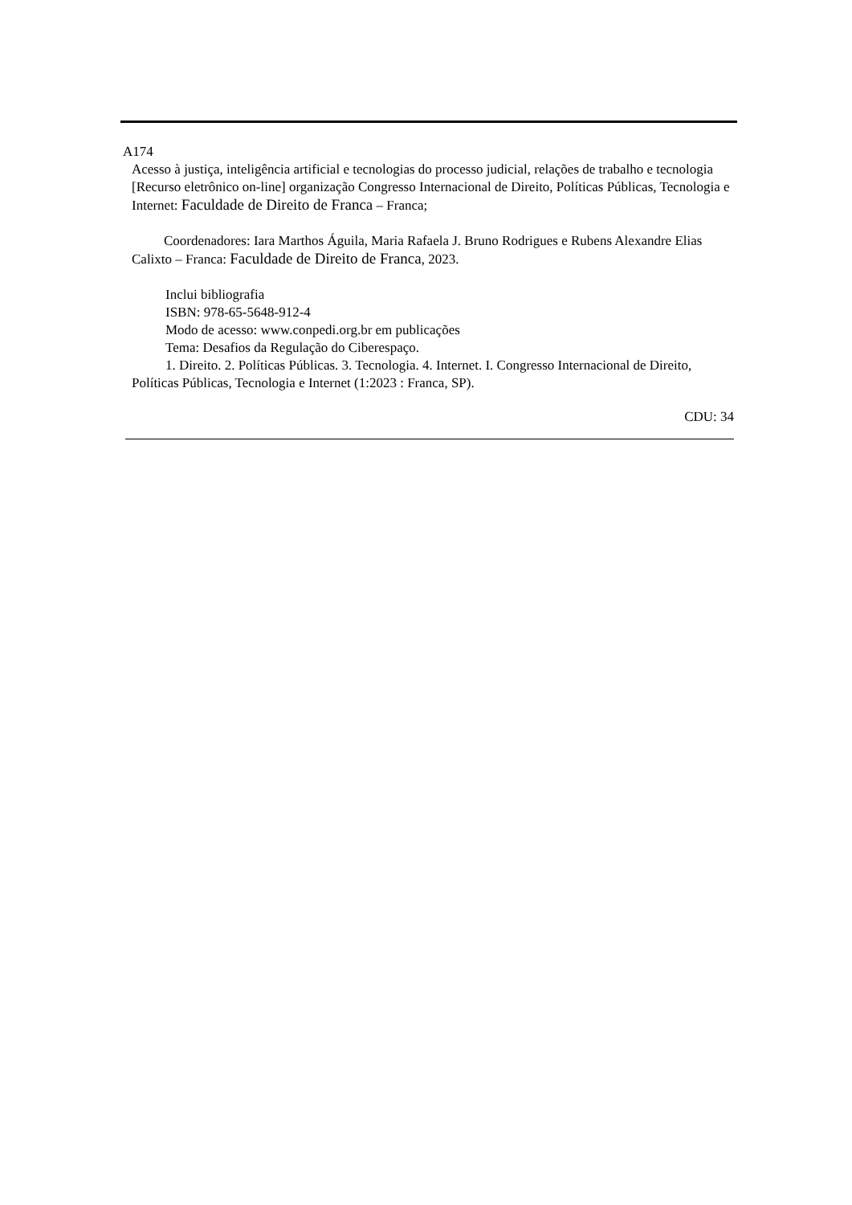A174
Acesso à justiça, inteligência artificial e tecnologias do processo judicial, relações de trabalho e tecnologia [Recurso eletrônico on-line] organização Congresso Internacional de Direito, Políticas Públicas, Tecnologia e Internet: Faculdade de Direito de Franca – Franca;
Coordenadores: Iara Marthos Águila, Maria Rafaela J. Bruno Rodrigues e Rubens Alexandre Elias Calixto – Franca: Faculdade de Direito de Franca, 2023.
Inclui bibliografia
ISBN: 978-65-5648-912-4
Modo de acesso: www.conpedi.org.br em publicações
Tema: Desafios da Regulação do Ciberespaço.
1. Direito. 2. Políticas Públicas. 3. Tecnologia. 4. Internet. I. Congresso Internacional de Direito, Políticas Públicas, Tecnologia e Internet (1:2023 : Franca, SP).
CDU: 34